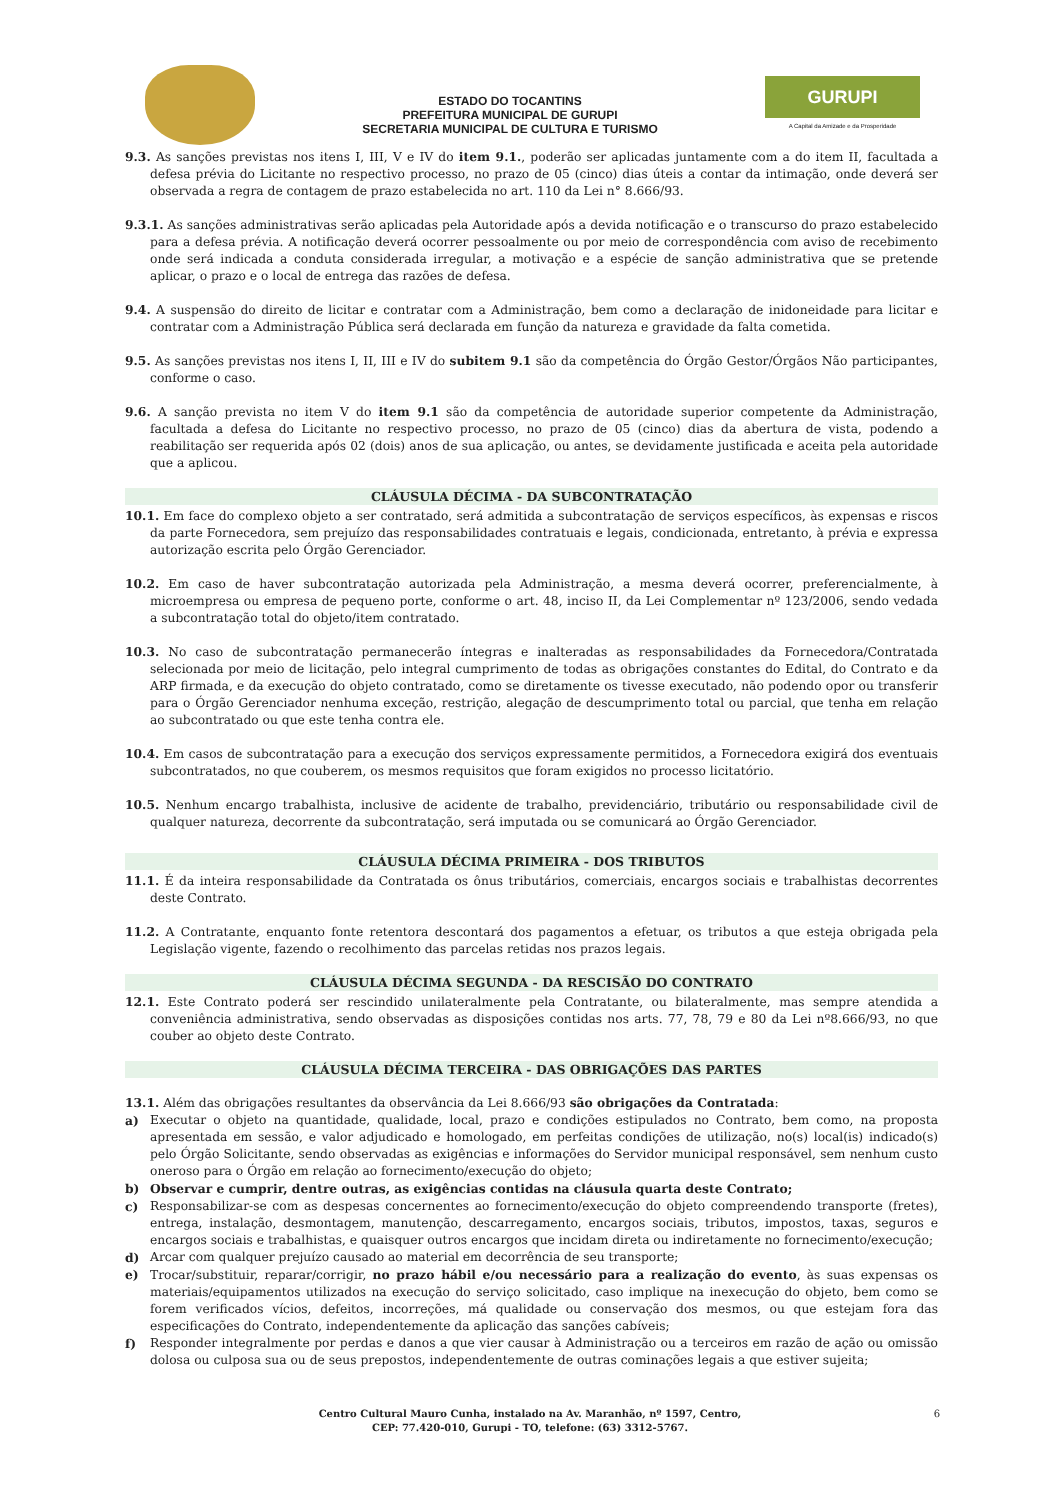ESTADO DO TOCANTINS
PREFEITURA MUNICIPAL DE GURUPI
SECRETARIA MUNICIPAL DE CULTURA E TURISMO
GURUPI
A Capital da Amizade e da Prosperidade
9.3. As sanções previstas nos itens I, III, V e IV do item 9.1., poderão ser aplicadas juntamente com a do item II, facultada a defesa prévia do Licitante no respectivo processo, no prazo de 05 (cinco) dias úteis a contar da intimação, onde deverá ser observada a regra de contagem de prazo estabelecida no art. 110 da Lei n° 8.666/93.
9.3.1. As sanções administrativas serão aplicadas pela Autoridade após a devida notificação e o transcurso do prazo estabelecido para a defesa prévia. A notificação deverá ocorrer pessoalmente ou por meio de correspondência com aviso de recebimento onde será indicada a conduta considerada irregular, a motivação e a espécie de sanção administrativa que se pretende aplicar, o prazo e o local de entrega das razões de defesa.
9.4. A suspensão do direito de licitar e contratar com a Administração, bem como a declaração de inidoneidade para licitar e contratar com a Administração Pública será declarada em função da natureza e gravidade da falta cometida.
9.5. As sanções previstas nos itens I, II, III e IV do subitem 9.1 são da competência do Órgão Gestor/Órgãos Não participantes, conforme o caso.
9.6. A sanção prevista no item V do item 9.1 são da competência de autoridade superior competente da Administração, facultada a defesa do Licitante no respectivo processo, no prazo de 05 (cinco) dias da abertura de vista, podendo a reabilitação ser requerida após 02 (dois) anos de sua aplicação, ou antes, se devidamente justificada e aceita pela autoridade que a aplicou.
CLÁUSULA DÉCIMA - DA SUBCONTRATAÇÃO
10.1. Em face do complexo objeto a ser contratado, será admitida a subcontratação de serviços específicos, às expensas e riscos da parte Fornecedora, sem prejuízo das responsabilidades contratuais e legais, condicionada, entretanto, à prévia e expressa autorização escrita pelo Órgão Gerenciador.
10.2. Em caso de haver subcontratação autorizada pela Administração, a mesma deverá ocorrer, preferencialmente, à microempresa ou empresa de pequeno porte, conforme o art. 48, inciso II, da Lei Complementar nº 123/2006, sendo vedada a subcontratação total do objeto/item contratado.
10.3. No caso de subcontratação permanecerão íntegras e inalteradas as responsabilidades da Fornecedora/Contratada selecionada por meio de licitação, pelo integral cumprimento de todas as obrigações constantes do Edital, do Contrato e da ARP firmada, e da execução do objeto contratado, como se diretamente os tivesse executado, não podendo opor ou transferir para o Órgão Gerenciador nenhuma exceção, restrição, alegação de descumprimento total ou parcial, que tenha em relação ao subcontratado ou que este tenha contra ele.
10.4. Em casos de subcontratação para a execução dos serviços expressamente permitidos, a Fornecedora exigirá dos eventuais subcontratados, no que couberem, os mesmos requisitos que foram exigidos no processo licitatório.
10.5. Nenhum encargo trabalhista, inclusive de acidente de trabalho, previdenciário, tributário ou responsabilidade civil de qualquer natureza, decorrente da subcontratação, será imputada ou se comunicará ao Órgão Gerenciador.
CLÁUSULA DÉCIMA PRIMEIRA - DOS TRIBUTOS
11.1. É da inteira responsabilidade da Contratada os ônus tributários, comerciais, encargos sociais e trabalhistas decorrentes deste Contrato.
11.2. A Contratante, enquanto fonte retentora descontará dos pagamentos a efetuar, os tributos a que esteja obrigada pela Legislação vigente, fazendo o recolhimento das parcelas retidas nos prazos legais.
CLÁUSULA DÉCIMA SEGUNDA - DA RESCISÃO DO CONTRATO
12.1. Este Contrato poderá ser rescindido unilateralmente pela Contratante, ou bilateralmente, mas sempre atendida a conveniência administrativa, sendo observadas as disposições contidas nos arts. 77, 78, 79 e 80 da Lei nº8.666/93, no que couber ao objeto deste Contrato.
CLÁUSULA DÉCIMA TERCEIRA - DAS OBRIGAÇÕES DAS PARTES
13.1. Além das obrigações resultantes da observância da Lei 8.666/93 são obrigações da Contratada:
a) Executar o objeto na quantidade, qualidade, local, prazo e condições estipulados no Contrato, bem como, na proposta apresentada em sessão, e valor adjudicado e homologado, em perfeitas condições de utilização, no(s) local(is) indicado(s) pelo Órgão Solicitante, sendo observadas as exigências e informações do Servidor municipal responsável, sem nenhum custo oneroso para o Órgão em relação ao fornecimento/execução do objeto;
b) Observar e cumprir, dentre outras, as exigências contidas na cláusula quarta deste Contrato;
c) Responsabilizar-se com as despesas concernentes ao fornecimento/execução do objeto compreendendo transporte (fretes), entrega, instalação, desmontagem, manutenção, descarregamento, encargos sociais, tributos, impostos, taxas, seguros e encargos sociais e trabalhistas, e quaisquer outros encargos que incidam direta ou indiretamente no fornecimento/execução;
d) Arcar com qualquer prejuízo causado ao material em decorrência de seu transporte;
e) Trocar/substituir, reparar/corrigir, no prazo hábil e/ou necessário para a realização do evento, às suas expensas os materiais/equipamentos utilizados na execução do serviço solicitado, caso implique na inexecução do objeto, bem como se forem verificados vícios, defeitos, incorreções, má qualidade ou conservação dos mesmos, ou que estejam fora das especificações do Contrato, independentemente da aplicação das sanções cabíveis;
f) Responder integralmente por perdas e danos a que vier causar à Administração ou a terceiros em razão de ação ou omissão dolosa ou culposa sua ou de seus prepostos, independentemente de outras cominações legais a que estiver sujeita;
Centro Cultural Mauro Cunha, instalado na Av. Maranhão, nº 1597, Centro,
CEP: 77.420-010, Gurupi - TO, telefone: (63) 3312-5767.
6